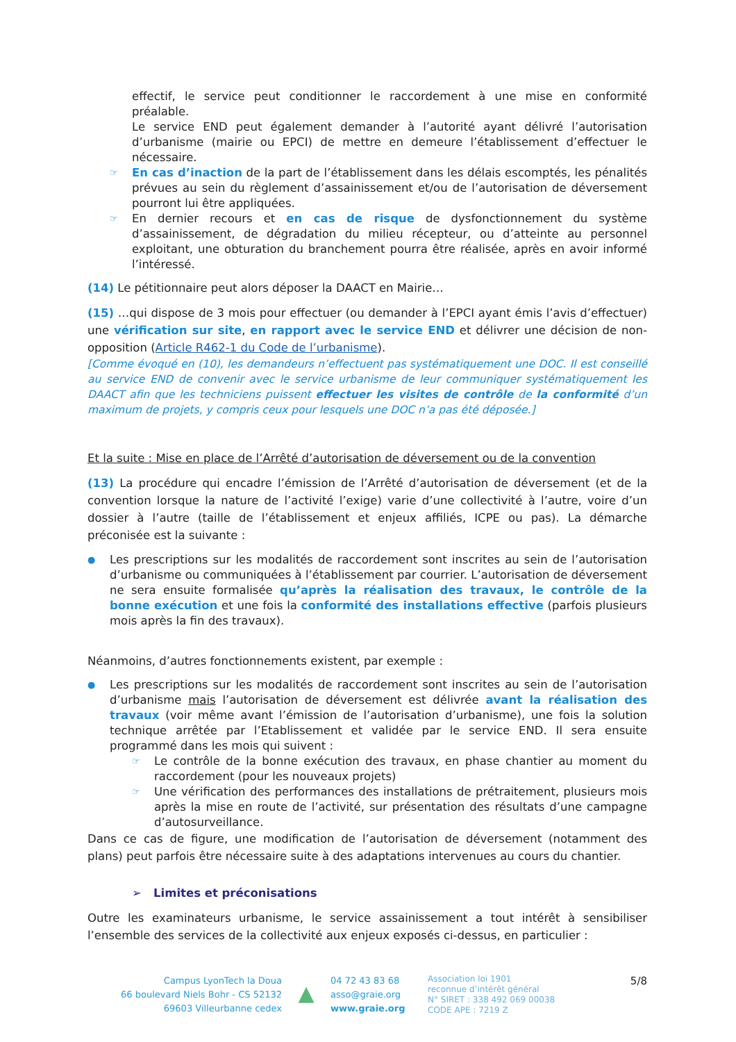effectif, le service peut conditionner le raccordement à une mise en conformité préalable.
Le service END peut également demander à l’autorité ayant délivré l’autorisation d’urbanisme (mairie ou EPCI) de mettre en demeure l’établissement d’effectuer le nécessaire.
☞ En cas d’inaction de la part de l’établissement dans les délais escomptés, les pénalités prévues au sein du règlement d’assainissement et/ou de l’autorisation de déversement pourront lui être appliquées.
☞ En dernier recours et en cas de risque de dysfonctionnement du système d’assainissement, de dégradation du milieu récepteur, ou d’atteinte au personnel exploitant, une obturation du branchement pourra être réalisée, après en avoir informé l’intéressé.
(14) Le pétitionnaire peut alors déposer la DAACT en Mairie…
(15) …qui dispose de 3 mois pour effectuer (ou demander à l’EPCI ayant émis l’avis d’effectuer) une vérification sur site, en rapport avec le service END et délivrer une décision de non-opposition (Article R462-1 du Code de l’urbanisme).
[Comme évoqué en (10), les demandeurs n’effectuent pas systématiquement une DOC. Il est conseillé au service END de convenir avec le service urbanisme de leur communiquer systématiquement les DAACT afin que les techniciens puissent effectuer les visites de contrôle de la conformité d’un maximum de projets, y compris ceux pour lesquels une DOC n’a pas été déposée.]
Et la suite : Mise en place de l’Arrêté d’autorisation de déversement ou de la convention
(13) La procédure qui encadre l’émission de l’Arrêté d’autorisation de déversement (et de la convention lorsque la nature de l’activité l’exige) varie d’une collectivité à l’autre, voire d’un dossier à l’autre (taille de l’établissement et enjeux affiliés, ICPE ou pas). La démarche préconisée est la suivante :
● Les prescriptions sur les modalités de raccordement sont inscrites au sein de l’autorisation d’urbanisme ou communiquées à l’établissement par courrier. L’autorisation de déversement ne sera ensuite formalisée qu’après la réalisation des travaux, le contrôle de la bonne exécution et une fois la conformité des installations effective (parfois plusieurs mois après la fin des travaux).
Néanmoins, d’autres fonctionnements existent, par exemple :
● Les prescriptions sur les modalités de raccordement sont inscrites au sein de l’autorisation d’urbanisme mais l’autorisation de déversement est délivrée avant la réalisation des travaux (voir même avant l’émission de l’autorisation d’urbanisme), une fois la solution technique arrêtée par l’Etablissement et validée par le service END. Il sera ensuite programmé dans les mois qui suivent :
☞ Le contrôle de la bonne exécution des travaux, en phase chantier au moment du raccordement (pour les nouveaux projets)
☞ Une vérification des performances des installations de prétraitement, plusieurs mois après la mise en route de l’activité, sur présentation des résultats d’une campagne d’autosurveillance.
Dans ce cas de figure, une modification de l’autorisation de déversement (notamment des plans) peut parfois être nécessaire suite à des adaptations intervenues au cours du chantier.
➢ Limites et préconisations
Outre les examinateurs urbanisme, le service assainissement a tout intérêt à sensibiliser l’ensemble des services de la collectivité aux enjeux exposés ci-dessus, en particulier :
Campus LyonTech la Doua
66 boulevard Niels Bohr - CS 52132
69603 Villeurbanne cedex
▲
04 72 43 83 68
asso@graie.org
www.graie.org
Association loi 1901
reconnue d’intérêt général
N° SIRET : 338 492 069 00038
CODE APE : 7219 Z
5/8